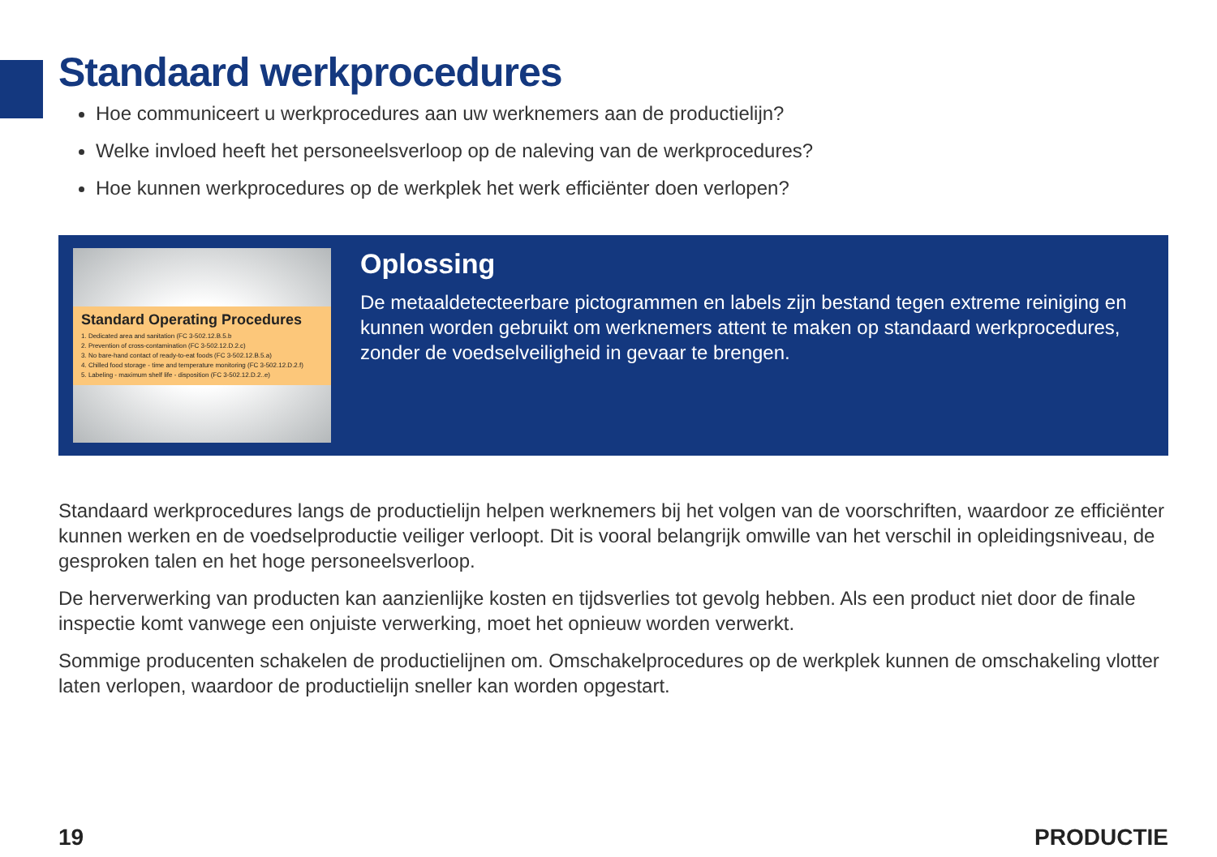Standaard werkprocedures
Hoe communiceert u werkprocedures aan uw werknemers aan de productielijn?
Welke invloed heeft het personeelsverloop op de naleving van de werkprocedures?
Hoe kunnen werkprocedures op de werkplek het werk efficiënter doen verlopen?
Standard Operating Procedures
1. Dedicated area and sanitation (FC 3-502.12.B.5.b
2. Prevention of cross-contamination (FC 3-502.12.D.2.c)
3. No bare-hand contact of ready-to-eat foods (FC 3-502.12.B.5.a)
4. Chilled food storage - time and temperature monitoring (FC 3-502.12.D.2.f)
5. Labeling - maximum shelf life - disposition (FC 3-502.12.D.2..e)
Oplossing
De metaaldetecteerbare pictogrammen en labels zijn bestand tegen extreme reiniging en kunnen worden gebruikt om werknemers attent te maken op standaard werkprocedures, zonder de voedselveiligheid in gevaar te brengen.
Standaard werkprocedures langs de productielijn helpen werknemers bij het volgen van de voorschriften, waardoor ze efficiënter kunnen werken en de voedselproductie veiliger verloopt. Dit is vooral belangrijk omwille van het verschil in opleidingsniveau, de gesproken talen en het hoge personeelsverloop.
De herverwerking van producten kan aanzienlijke kosten en tijdsverlies tot gevolg hebben. Als een product niet door de finale inspectie komt vanwege een onjuiste verwerking, moet het opnieuw worden verwerkt.
Sommige producenten schakelen de productielijnen om. Omschakelprocedures op de werkplek kunnen de omschakeling vlotter laten verlopen, waardoor de productielijn sneller kan worden opgestart.
19 PRODUCTIE